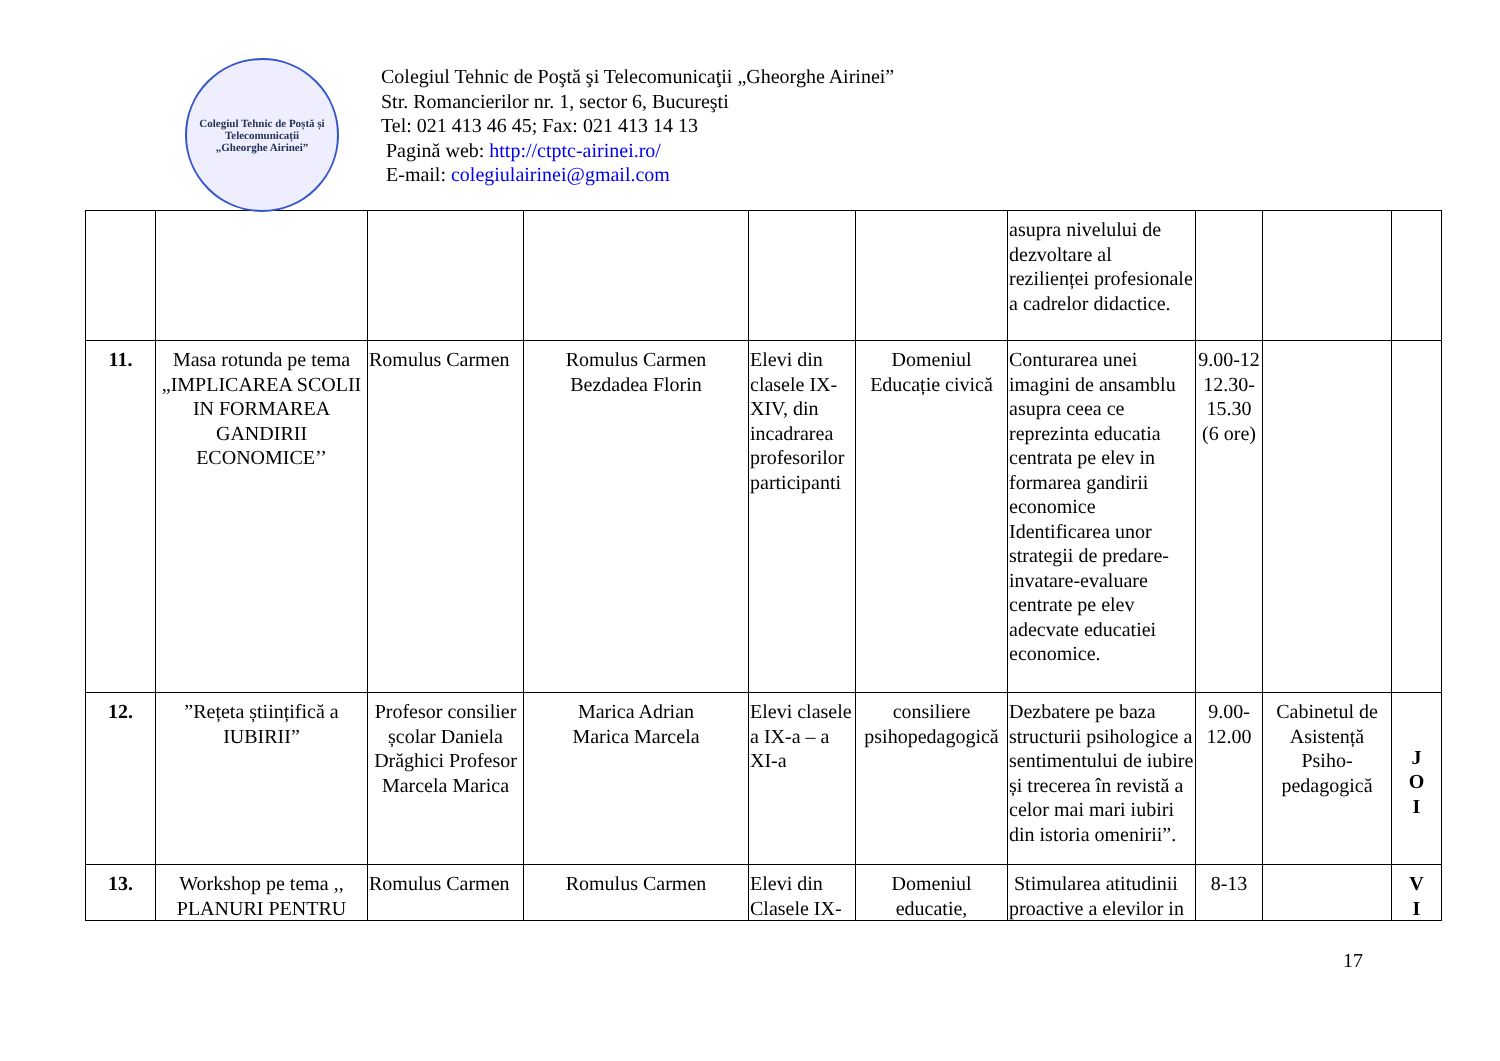Colegiul Tehnic de Poștă și Telecomunicații
„Gheorghe Airinei”
Colegiul Tehnic de Poştă şi Telecomunicaţii „Gheorghe Airinei”
Str. Romancierilor nr. 1, sector 6, Bucureşti
Tel: 021 413 46 45; Fax: 021 413 14 13
Pagină web: http://ctptc-airinei.ro/
E-mail: colegiulairinei@gmail.com
| | | | | | | asupra nivelului de dezvoltare al rezilienței profesionale a cadrelor didactice. | | | |
| 11. | Masa rotunda pe tema „IMPLICAREA SCOLII IN FORMAREA GANDIRII ECONOMICE’’ | Romulus Carmen | Romulus Carmen Bezdadea Florin | Elevi din clasele IX-XIV, din incadrarea profesorilor participanti | Domeniul Educație civică | Conturarea unei imagini de ansamblu asupra ceea ce reprezinta educatia centrata pe elev in formarea gandirii economice Identificarea unor strategii de predare-invatare-evaluare centrate pe elev adecvate educatiei economice. | 9.00-12 12.30-15.30 (6 ore) | | |
| 12. | ”Rețeta științifică a IUBIRII” | Profesor consilier școlar Daniela Drăghici Profesor Marcela Marica | Marica Adrian Marica Marcela | Elevi clasele a IX-a – a XI-a | consiliere psihopedagogică | Dezbatere pe baza structurii psihologice a sentimentului de iubire și trecerea în revistă a celor mai mari iubiri din istoria omenirii”. | 9.00-12.00 | Cabinetul de Asistență Psiho-pedagogică | J O I |
| 13. | Workshop pe tema ,, PLANURI PENTRU | Romulus Carmen | Romulus Carmen | Elevi din Clasele IX- | Domeniul educatie, | Stimularea atitudinii proactive a elevilor in | 8-13 | | V I |
17